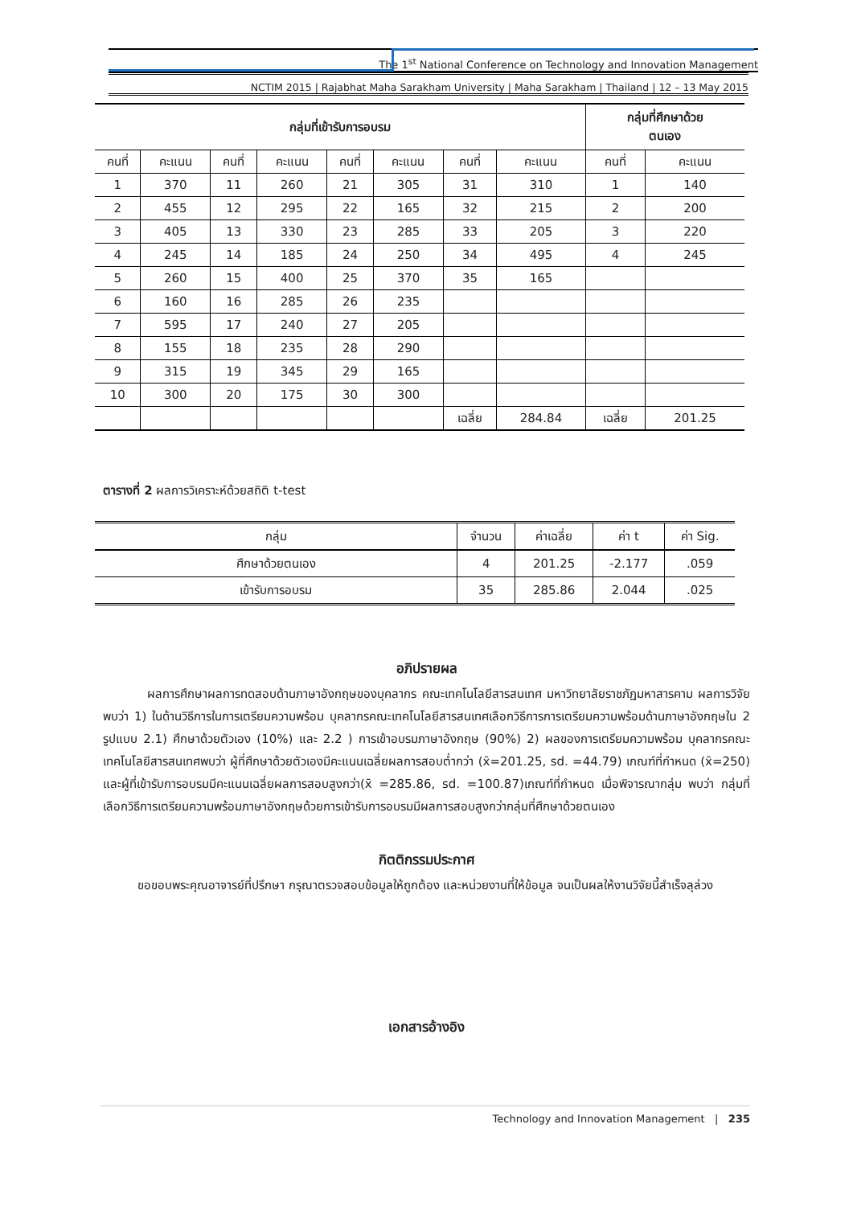The 1<sup>st</sup> National Conference on Technology and Innovation Management
NCTIM 2015 | Rajabhat Maha Sarakham University | Maha Sarakham | Thailand | 12 – 13 May 2015
| กลุ่มที่เข้ารับการอบรม | | | | | | | | กลุ่มที่ศึกษาด้วย ตนเอง | |
| --- | --- | --- | --- | --- | --- | --- | --- | --- | --- |
| คนที่ | คะแนน | คนที่ | คะแนน | คนที่ | คะแนน | คนที่ | คะแนน | คนที่ | คะแนน |
| 1 | 370 | 11 | 260 | 21 | 305 | 31 | 310 | 1 | 140 |
| 2 | 455 | 12 | 295 | 22 | 165 | 32 | 215 | 2 | 200 |
| 3 | 405 | 13 | 330 | 23 | 285 | 33 | 205 | 3 | 220 |
| 4 | 245 | 14 | 185 | 24 | 250 | 34 | 495 | 4 | 245 |
| 5 | 260 | 15 | 400 | 25 | 370 | 35 | 165 | | |
| 6 | 160 | 16 | 285 | 26 | 235 | | | | |
| 7 | 595 | 17 | 240 | 27 | 205 | | | | |
| 8 | 155 | 18 | 235 | 28 | 290 | | | | |
| 9 | 315 | 19 | 345 | 29 | 165 | | | | |
| 10 | 300 | 20 | 175 | 30 | 300 | | | | |
| | | | | | | เฉลี่ย | 284.84 | เฉลี่ย | 201.25 |
ตารางที่ 2 ผลการวิเคราะห์ด้วยสถิติ t-test
| กลุ่ม | จำนวน | ค่าเฉลี่ย | ค่า t | ค่า Sig. |
| --- | --- | --- | --- | --- |
| ศึกษาด้วยตนเอง | 4 | 201.25 | -2.177 | .059 |
| เข้ารับการอบรม | 35 | 285.86 | 2.044 | .025 |
อภิปรายผล
ผลการศึกษาผลการทดสอบด้านภาษาอังกฤษของบุคลากร คณะเทคโนโลยีสารสนเทศ มหาวิทยาลัยราชภัฏมหาสารคาม ผลการวิจัยพบว่า 1) ในด้านวิธีการในการเตรียมความพร้อม บุคลากรคณะเทคโนโลยีสารสนเทศเลือกวิธีการการเตรียมความพร้อมด้านภาษาอังกฤษใน 2 รูปแบบ 2.1) ศึกษาด้วยตัวเอง (10%) และ 2.2 ) การเข้าอบรมภาษาอังกฤษ (90%) 2) ผลของการเตรียมความพร้อม บุคลากรคณะเทคโนโลยีสารสนเทศพบว่า ผู้ที่ศึกษาด้วยตัวเองมีคะแนนเฉลี่ยผลการสอบต่ำกว่า (x̄=201.25, sd. =44.79) เกณฑ์ที่กำหนด (x̄=250) และผู้ที่เข้ารับการอบรมมีคะแนนเฉลี่ยผลการสอบสูงกว่า(x̄ =285.86, sd. =100.87)เกณฑ์ที่กำหนด เมื่อพิจารณากลุ่ม พบว่า กลุ่มที่เลือกวิธีการเตรียมความพร้อมภาษาอังกฤษด้วยการเข้ารับการอบรมมีผลการสอบสูงกว่ากลุ่มที่ศึกษาด้วยตนเอง
กิตติกรรมประกาศ
ขอขอบพระคุณอาจารย์ที่ปรึกษา กรุณาตรวจสอบข้อมูลให้ถูกต้อง และหน่วยงานที่ให้ข้อมูล จนเป็นผลให้งานวิจัยนี้สำเร็จลุล่วง
เอกสารอ้างอิง
Technology and Innovation Management | 235